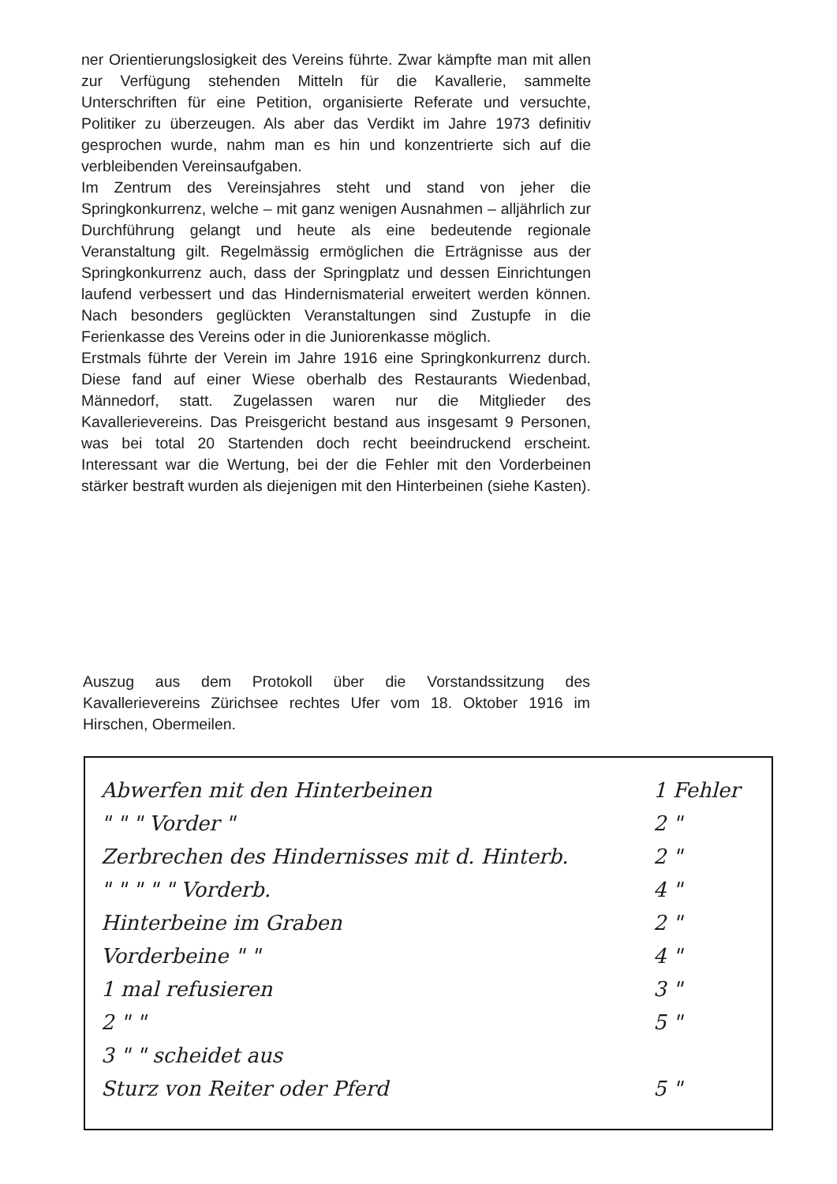ner Orientierungslosigkeit des Vereins führte. Zwar kämpfte man mit allen zur Verfügung stehenden Mitteln für die Kavallerie, sammelte Unterschriften für eine Petition, organisierte Referate und versuchte, Politiker zu überzeugen. Als aber das Verdikt im Jahre 1973 definitiv gesprochen wurde, nahm man es hin und konzentrierte sich auf die verbleibenden Vereinsaufgaben.
Im Zentrum des Vereinsjahres steht und stand von jeher die Springkonkurrenz, welche – mit ganz wenigen Ausnahmen – alljährlich zur Durchführung gelangt und heute als eine bedeutende regionale Veranstaltung gilt. Regelmässig ermöglichen die Erträgnisse aus der Springkonkurrenz auch, dass der Springplatz und dessen Einrichtungen laufend verbessert und das Hindernismaterial erweitert werden können. Nach besonders geglückten Veranstaltungen sind Zustupfe in die Ferienkasse des Vereins oder in die Juniorenkasse möglich.
Erstmals führte der Verein im Jahre 1916 eine Springkonkurrenz durch. Diese fand auf einer Wiese oberhalb des Restaurants Wiedenbad, Männedorf, statt. Zugelassen waren nur die Mitglieder des Kavallerievereins. Das Preisgericht bestand aus insgesamt 9 Personen, was bei total 20 Startenden doch recht beeindruckend erscheint. Interessant war die Wertung, bei der die Fehler mit den Vorderbeinen stärker bestraft wurden als diejenigen mit den Hinterbeinen (siehe Kasten).
Auszug aus dem Protokoll über die Vorstandssitzung des Kavallerievereins Zürichsee rechtes Ufer vom 18. Oktober 1916 im Hirschen, Obermeilen.
Abwerfen mit den Hinterbeinen 1 Fehler
" " " Vorder " 2 "
Zerbrechen des Hindernisses mit d. Hinterb. 2 "
" " " " " Vorderb. 4 "
Hinterbeine im Graben 2 "
Vorderbeine " " 4 "
1 mal refusieren 3 "
2 " " 5 "
3 " " scheidet aus
Sturz von Reiter oder Pferd 5 "